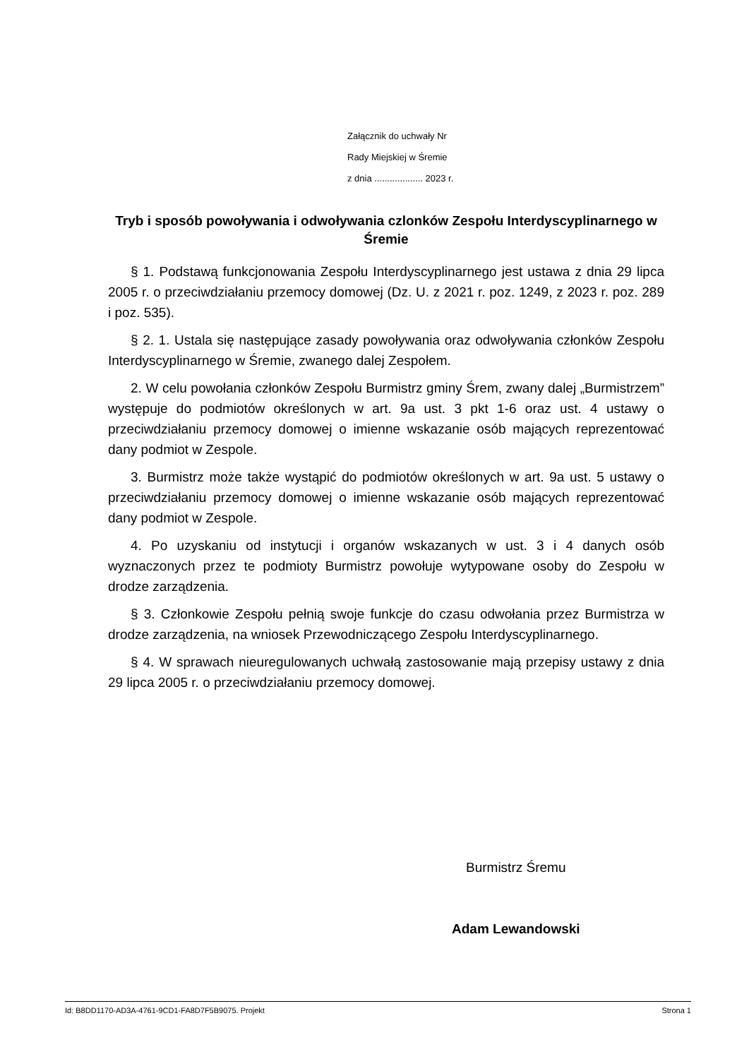Załącznik do uchwały Nr
Rady Miejskiej w Śremie
z dnia ................... 2023 r.
Tryb i sposób powoływania i odwoływania czlonków Zespołu Interdyscyplinarnego w Śremie
§ 1. Podstawą funkcjonowania Zespołu Interdyscyplinarnego jest ustawa z dnia 29 lipca 2005 r. o przeciwdziałaniu przemocy domowej (Dz. U. z 2021 r. poz. 1249, z 2023 r. poz. 289 i poz. 535).
§ 2. 1. Ustala się następujące zasady powoływania oraz odwoływania członków Zespołu Interdyscyplinarnego w Śremie, zwanego dalej Zespołem.
2. W celu powołania członków Zespołu Burmistrz gminy Śrem, zwany dalej „Burmistrzem” występuje do podmiotów określonych w art. 9a ust. 3 pkt 1-6 oraz ust. 4 ustawy o przeciwdziałaniu przemocy domowej o imienne wskazanie osób mających reprezentować dany podmiot w Zespole.
3. Burmistrz może także wystąpić do podmiotów określonych w art. 9a ust. 5 ustawy o przeciwdziałaniu przemocy domowej o imienne wskazanie osób mających reprezentować dany podmiot w Zespole.
4. Po uzyskaniu od instytucji i organów wskazanych w ust. 3 i 4 danych osób wyznaczonych przez te podmioty Burmistrz powołuje wytypowane osoby do Zespołu w drodze zarządzenia.
§ 3. Członkowie Zespołu pełnią swoje funkcje do czasu odwołania przez Burmistrza w drodze zarządzenia, na wniosek Przewodniczącego Zespołu Interdyscyplinarnego.
§ 4. W sprawach nieuregulowanych uchwałą zastosowanie mają przepisy ustawy z dnia 29 lipca 2005 r. o przeciwdziałaniu przemocy domowej.
Burmistrz Śremu
Adam Lewandowski
Id: B8DD1170-AD3A-4761-9CD1-FA8D7F5B9075. Projekt Strona 1